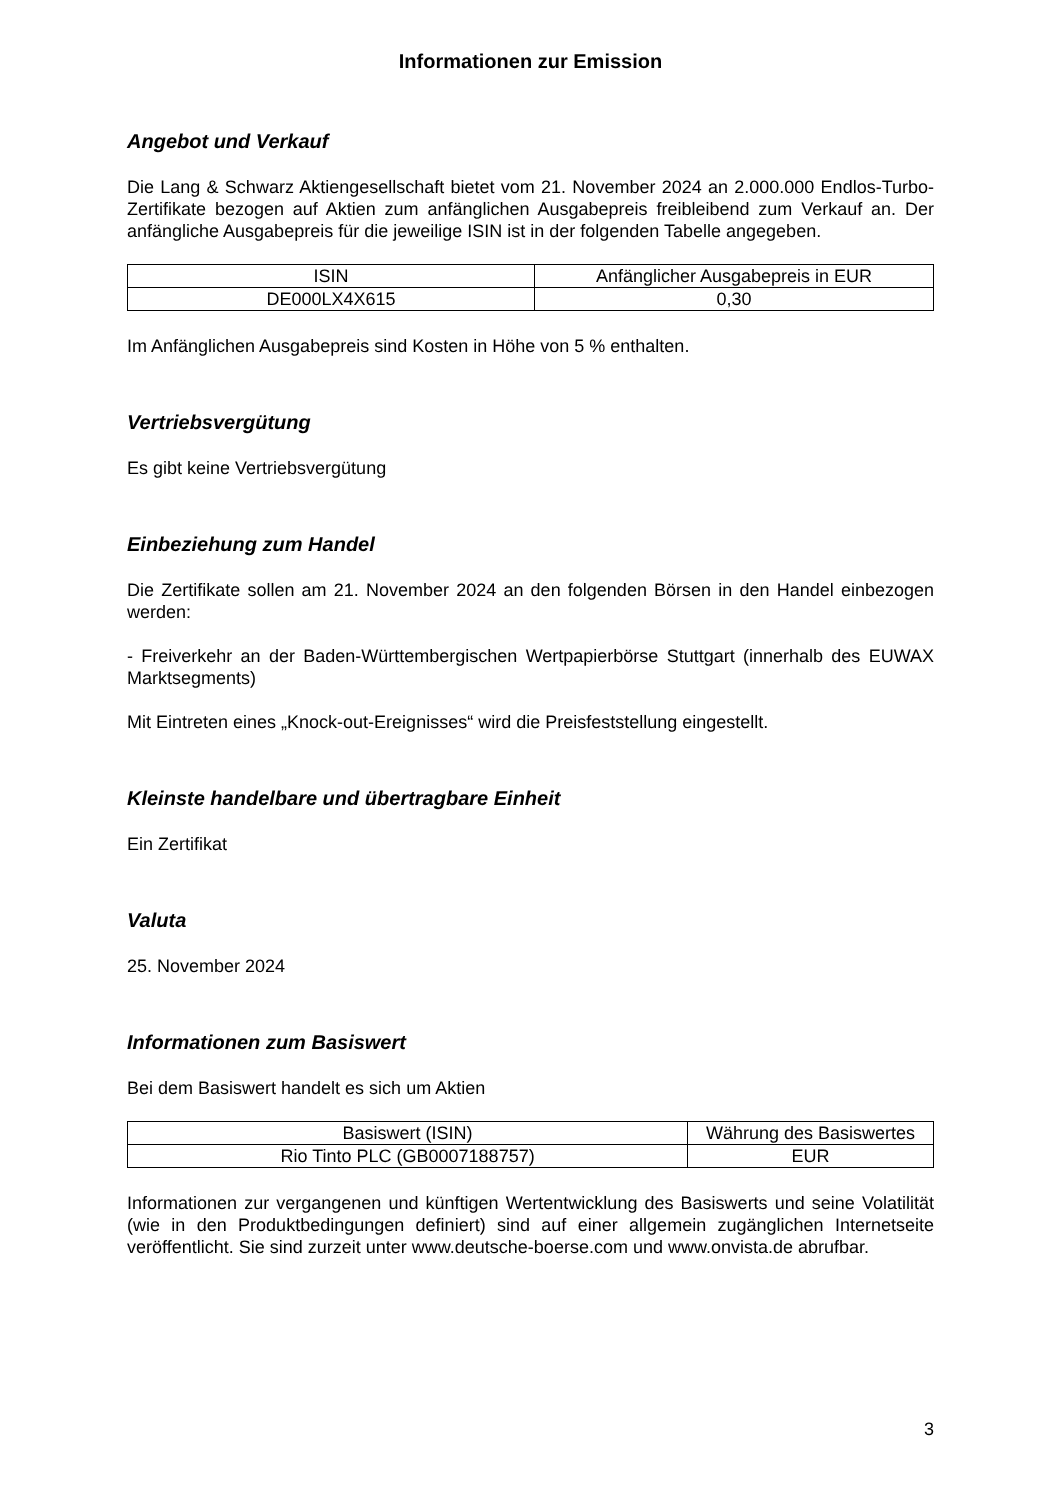Informationen zur Emission
Angebot und Verkauf
Die Lang & Schwarz Aktiengesellschaft bietet vom 21. November 2024 an 2.000.000 Endlos-Turbo-Zertifikate bezogen auf Aktien zum anfänglichen Ausgabepreis freibleibend zum Verkauf an. Der anfängliche Ausgabepreis für die jeweilige ISIN ist in der folgenden Tabelle angegeben.
| ISIN | Anfänglicher Ausgabepreis in EUR |
| --- | --- |
| DE000LX4X615 | 0,30 |
Im Anfänglichen Ausgabepreis sind Kosten in Höhe von 5 % enthalten.
Vertriebsvergütung
Es gibt keine Vertriebsvergütung
Einbeziehung zum Handel
Die Zertifikate sollen am 21. November 2024 an den folgenden Börsen in den Handel einbezogen werden:
- Freiverkehr an der Baden-Württembergischen Wertpapierbörse Stuttgart (innerhalb des EUWAX Marktsegments)
Mit Eintreten eines „Knock-out-Ereignisses“ wird die Preisfeststellung eingestellt.
Kleinste handelbare und übertragbare Einheit
Ein Zertifikat
Valuta
25. November 2024
Informationen zum Basiswert
Bei dem Basiswert handelt es sich um Aktien
| Basiswert (ISIN) | Währung des Basiswertes |
| --- | --- |
| Rio Tinto PLC (GB0007188757) | EUR |
Informationen zur vergangenen und künftigen Wertentwicklung des Basiswerts und seine Volatilität (wie in den Produktbedingungen definiert) sind auf einer allgemein zugänglichen Internetseite veröffentlicht. Sie sind zurzeit unter www.deutsche-boerse.com und www.onvista.de abrufbar.
3